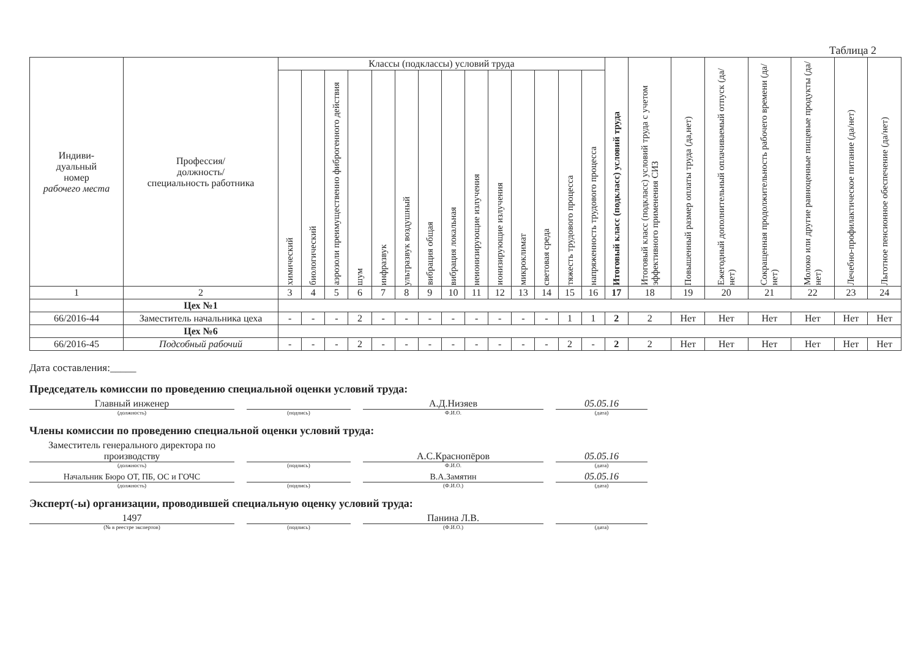Таблица 2
| Индиви- дуальный номер рабочего места | Профессия/ должность/ специальность работника | Классы (подклассы) условий труда | | | | | | | | | | | | | | Итоговый класс (подкласс) условий труда | Итоговый класс (подкласс) условий труда с учетом эффективного применения СИЗ | Повышенный размер оплаты труда (да,нет) | Ежегодный дополнительный оплачиваемый отпуск (да/нет) | Сокращенная продолжительность рабочего времени (да/нет) | Молоко или другие равноценные пищевые продукты (да/нет) | Лечебно-профилактическое питание (да/нет) | Льготное пенсионное обеспечение (да/нет) |
| --- | --- | --- | --- | --- | --- | --- | --- | --- | --- | --- | --- | --- | --- | --- | --- | --- | --- | --- | --- | --- | --- | --- | --- |
| | | химический | биологический | аэрозоли преимущественно фиброгенного действия | шум | инфразвук | ультразвук воздушный | вибрация общая | вибрация локальная | неионизирующие излучения | ионизирующие излучения | микроклимат | световая среда | тяжесть трудового процесса | напряженность трудового процесса | | | | | | | | |
| 1 | 2 | 3 | 4 | 5 | 6 | 7 | 8 | 9 | 10 | 11 | 12 | 13 | 14 | 15 | 16 | 17 | 18 | 19 | 20 | 21 | 22 | 23 | 24 |
| | Цех №1 | | | | | | | | | | | | | | | | | | | | | | |
| 66/2016-44 | Заместитель начальника цеха | - | - | - | 2 | - | - | - | - | - | - | - | - | 1 | 1 | 2 | 2 | Нет | Нет | Нет | Нет | Нет | Нет |
| | Цех №6 | | | | | | | | | | | | | | | | | | | | | | |
| 66/2016-45 | Подсобный рабочий | - | - | - | 2 | - | - | - | - | - | - | - | - | 2 | - | 2 | 2 | Нет | Нет | Нет | Нет | Нет | Нет |
Дата составления:_____
Председатель комиссии по проведению специальной оценки условий труда:
Главный инженер
(должность)
(подпись)
А.Д.Низяев
Ф.И.О.
05.05.16
(дата)
Члены комиссии по проведению специальной оценки условий труда:
Заместитель генерального директора по производству
(должность)
(подпись)
А.С.Краснопёров
Ф.И.О.
05.05.16
(дата)
Начальник Бюро ОТ, ПБ, ОС и ГОЧС
(должность)
(подпись)
В.А.Замятин
(Ф.И.О.)
05.05.16
(дата)
Эксперт(-ы) организации, проводившей специальную оценку условий труда:
1497
(№ в реестре экспертов)
(подпись)
Панина Л.В.
(Ф.И.О.)
(дата)